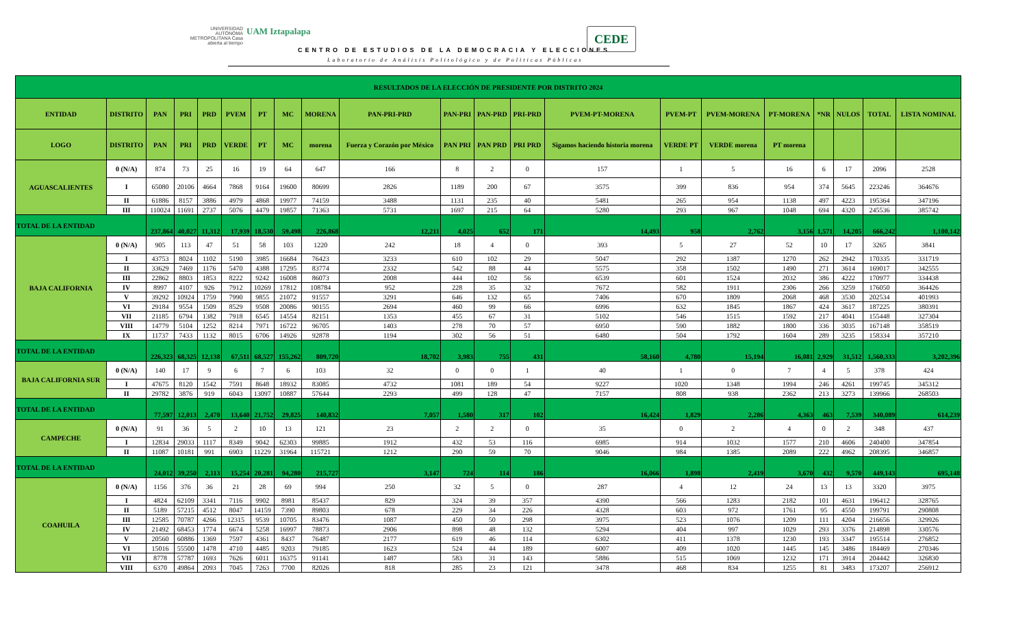UNIVERSIDAD AUTÓNOMA METROPOLITANA Casa abierta al tiempo
UAM Iztapalapa
CENTRO DE ESTUDIOS DE LA DEMOCRACIA Y ELECCIONES
Laboratorio de Análisis Politológico y de Políticas Públicas
CEDE
| RESULTADOS DE LA ELECCIÓN DE PRESIDENTE POR DISTRITO 2024 | | | | | | | | | | | | | | | | | | | | |
| ENTIDAD | DISTRITO | PAN | PRI | PRD | PVEM | PT | MC | MORENA | PAN-PRI-PRD | PAN-PRI | PAN-PRD | PRI-PRD | PVEM-PT-MORENA | PVEM-PT | PVEM-MORENA | PT-MORENA | *NR | NULOS | TOTAL | LISTA NOMINAL |
| LOGO | DISTRITO | PAN | PRI | PRD | VERDE | PT | MC | morena | Fuerza y Corazón por México | PAN PRI | PAN PRD | PRI PRD | Sigamos haciendo historia morena | VERDE PT | VERDE morena | PT morena | | | | |
| AGUASCALIENTES | 0 (N/A) | 874 | 73 | 25 | 16 | 19 | 64 | 647 | 166 | 8 | 2 | 0 | 157 | 1 | 5 | 16 | 6 | 17 | 2096 | 2528 |
| | I | 65080 | 20106 | 4664 | 7868 | 9164 | 19600 | 80699 | 2826 | 1189 | 200 | 67 | 3575 | 399 | 836 | 954 | 374 | 5645 | 223246 | 364676 |
| | II | 61886 | 8157 | 3886 | 4979 | 4868 | 19977 | 74159 | 3488 | 1131 | 235 | 40 | 5481 | 265 | 954 | 1138 | 497 | 4223 | 195364 | 347196 |
| | III | 110024 | 11691 | 2737 | 5076 | 4479 | 19857 | 71363 | 5731 | 1697 | 215 | 64 | 5280 | 293 | 967 | 1048 | 694 | 4320 | 245536 | 385742 |
| TOTAL DE LA ENTIDAD | | 237,864 | 40,027 | 11,312 | 17,939 | 18,530 | 59,498 | 226,868 | 12,211 | 4,025 | 652 | 171 | 14,493 | 958 | 2,762 | 3,156 | 1,571 | 14,205 | 666,242 | 1,100,142 |
| BAJA CALIFORNIA | 0 (N/A) | 905 | 113 | 47 | 51 | 58 | 103 | 1220 | 242 | 18 | 4 | 0 | 393 | 5 | 27 | 52 | 10 | 17 | 3265 | 3841 |
| | I | 43753 | 8024 | 1102 | 5190 | 3985 | 16684 | 76423 | 3233 | 610 | 102 | 29 | 5047 | 292 | 1387 | 1270 | 262 | 2942 | 170335 | 331719 |
| | II | 33629 | 7469 | 1176 | 5470 | 4388 | 17295 | 83774 | 2332 | 542 | 88 | 44 | 5575 | 358 | 1502 | 1490 | 271 | 3614 | 169017 | 342555 |
| | III | 22862 | 8803 | 1853 | 8222 | 9242 | 16008 | 86073 | 2008 | 444 | 102 | 56 | 6539 | 601 | 1524 | 2032 | 386 | 4222 | 170977 | 334438 |
| | IV | 8997 | 4107 | 926 | 7912 | 10269 | 17812 | 108784 | 952 | 228 | 35 | 32 | 7672 | 582 | 1911 | 2306 | 266 | 3259 | 176050 | 364426 |
| | V | 39292 | 10924 | 1759 | 7990 | 9855 | 21072 | 91557 | 3291 | 646 | 132 | 65 | 7406 | 670 | 1809 | 2068 | 468 | 3530 | 202534 | 401993 |
| | VI | 29184 | 9554 | 1509 | 8529 | 9508 | 20086 | 90155 | 2694 | 460 | 99 | 66 | 6996 | 632 | 1845 | 1867 | 424 | 3617 | 187225 | 380391 |
| | VII | 21185 | 6794 | 1382 | 7918 | 6545 | 14554 | 82151 | 1353 | 455 | 67 | 31 | 5102 | 546 | 1515 | 1592 | 217 | 4041 | 155448 | 327304 |
| | VIII | 14779 | 5104 | 1252 | 8214 | 7971 | 16722 | 96705 | 1403 | 278 | 70 | 57 | 6950 | 590 | 1882 | 1800 | 336 | 3035 | 167148 | 358519 |
| | IX | 11737 | 7433 | 1132 | 8015 | 6706 | 14926 | 92878 | 1194 | 302 | 56 | 51 | 6480 | 504 | 1792 | 1604 | 289 | 3235 | 158334 | 357210 |
| TOTAL DE LA ENTIDAD | | 226,323 | 68,325 | 12,138 | 67,511 | 68,527 | 155,262 | 809,720 | 18,702 | 3,983 | 755 | 431 | 58,160 | 4,780 | 15,194 | 16,081 | 2,929 | 31,512 | 1,560,333 | 3,202,396 |
| BAJA CALIFORNIA SUR | 0 (N/A) | 140 | 17 | 9 | 6 | 7 | 6 | 103 | 32 | 0 | 0 | 1 | 40 | 1 | 0 | 7 | 4 | 5 | 378 | 424 |
| | I | 47675 | 8120 | 1542 | 7591 | 8648 | 18932 | 83085 | 4732 | 1081 | 189 | 54 | 9227 | 1020 | 1348 | 1994 | 246 | 4261 | 199745 | 345312 |
| | II | 29782 | 3876 | 919 | 6043 | 13097 | 10887 | 57644 | 2293 | 499 | 128 | 47 | 7157 | 808 | 938 | 2362 | 213 | 3273 | 139966 | 268503 |
| TOTAL DE LA ENTIDAD | | 77,597 | 12,013 | 2,470 | 13,640 | 21,752 | 29,825 | 140,832 | 7,057 | 1,580 | 317 | 102 | 16,424 | 1,829 | 2,286 | 4,363 | 463 | 7,539 | 340,089 | 614,239 |
| CAMPECHE | 0 (N/A) | 91 | 36 | 5 | 2 | 10 | 13 | 121 | 23 | 2 | 2 | 0 | 35 | 0 | 2 | 4 | 0 | 2 | 348 | 437 |
| | I | 12834 | 29033 | 1117 | 8349 | 9042 | 62303 | 99885 | 1912 | 432 | 53 | 116 | 6985 | 914 | 1032 | 1577 | 210 | 4606 | 240400 | 347854 |
| | II | 11087 | 10181 | 991 | 6903 | 11229 | 31964 | 115721 | 1212 | 290 | 59 | 70 | 9046 | 984 | 1385 | 2089 | 222 | 4962 | 208395 | 346857 |
| TOTAL DE LA ENTIDAD | | 24,012 | 39,250 | 2,113 | 15,254 | 20,281 | 94,280 | 215,727 | 3,147 | 724 | 114 | 186 | 16,066 | 1,898 | 2,419 | 3,670 | 432 | 9,570 | 449,143 | 695,148 |
| COAHUILA | 0 (N/A) | 1156 | 376 | 36 | 21 | 28 | 69 | 994 | 250 | 32 | 5 | 0 | 287 | 4 | 12 | 24 | 13 | 13 | 3320 | 3975 |
| | I | 4824 | 62109 | 3341 | 7116 | 9902 | 8981 | 85437 | 829 | 324 | 39 | 357 | 4390 | 566 | 1283 | 2182 | 101 | 4631 | 196412 | 328765 |
| | II | 5189 | 57215 | 4512 | 8047 | 14159 | 7390 | 89803 | 678 | 229 | 34 | 226 | 4328 | 603 | 972 | 1761 | 95 | 4550 | 199791 | 290808 |
| | III | 12585 | 70787 | 4266 | 12315 | 9539 | 10705 | 83476 | 1087 | 450 | 50 | 298 | 3975 | 523 | 1076 | 1209 | 111 | 4204 | 216656 | 329926 |
| | IV | 21492 | 68453 | 1774 | 6674 | 5258 | 16997 | 78873 | 2906 | 898 | 48 | 132 | 5294 | 404 | 997 | 1029 | 293 | 3376 | 214898 | 330576 |
| | V | 20560 | 60886 | 1369 | 7597 | 4361 | 8437 | 76487 | 2177 | 619 | 46 | 114 | 6302 | 411 | 1378 | 1230 | 193 | 3347 | 195514 | 276852 |
| | VI | 15016 | 55500 | 1478 | 4710 | 4485 | 9203 | 79185 | 1623 | 524 | 44 | 189 | 6007 | 409 | 1020 | 1445 | 145 | 3486 | 184469 | 270346 |
| | VII | 8778 | 57787 | 1693 | 7626 | 6011 | 16375 | 91141 | 1487 | 583 | 31 | 143 | 5886 | 515 | 1069 | 1232 | 171 | 3914 | 204442 | 326830 |
| | VIII | 6370 | 49864 | 2093 | 7045 | 7263 | 7700 | 82026 | 818 | 285 | 23 | 121 | 3478 | 468 | 834 | 1255 | 81 | 3483 | 173207 | 256912 |